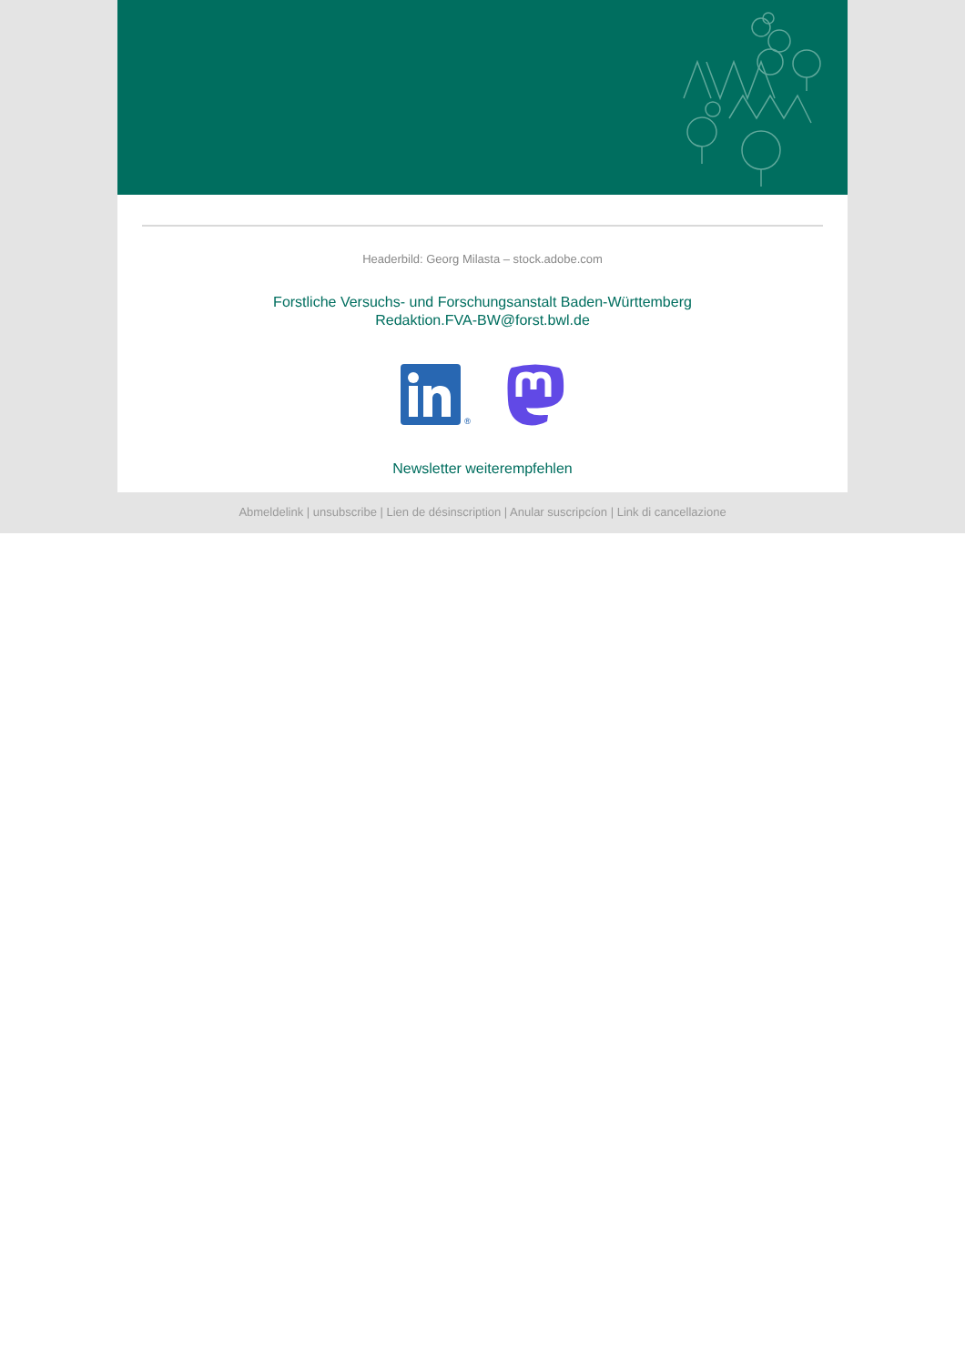Headerbild: Georg Milasta – stock.adobe.com
Forstliche Versuchs- und Forschungsanstalt Baden-Württemberg
Redaktion.FVA-BW@forst.bwl.de
®
Newsletter weiterempfehlen
Abmeldelink | unsubscribe | Lien de désinscription | Anular suscripcíon | Link di cancellazione